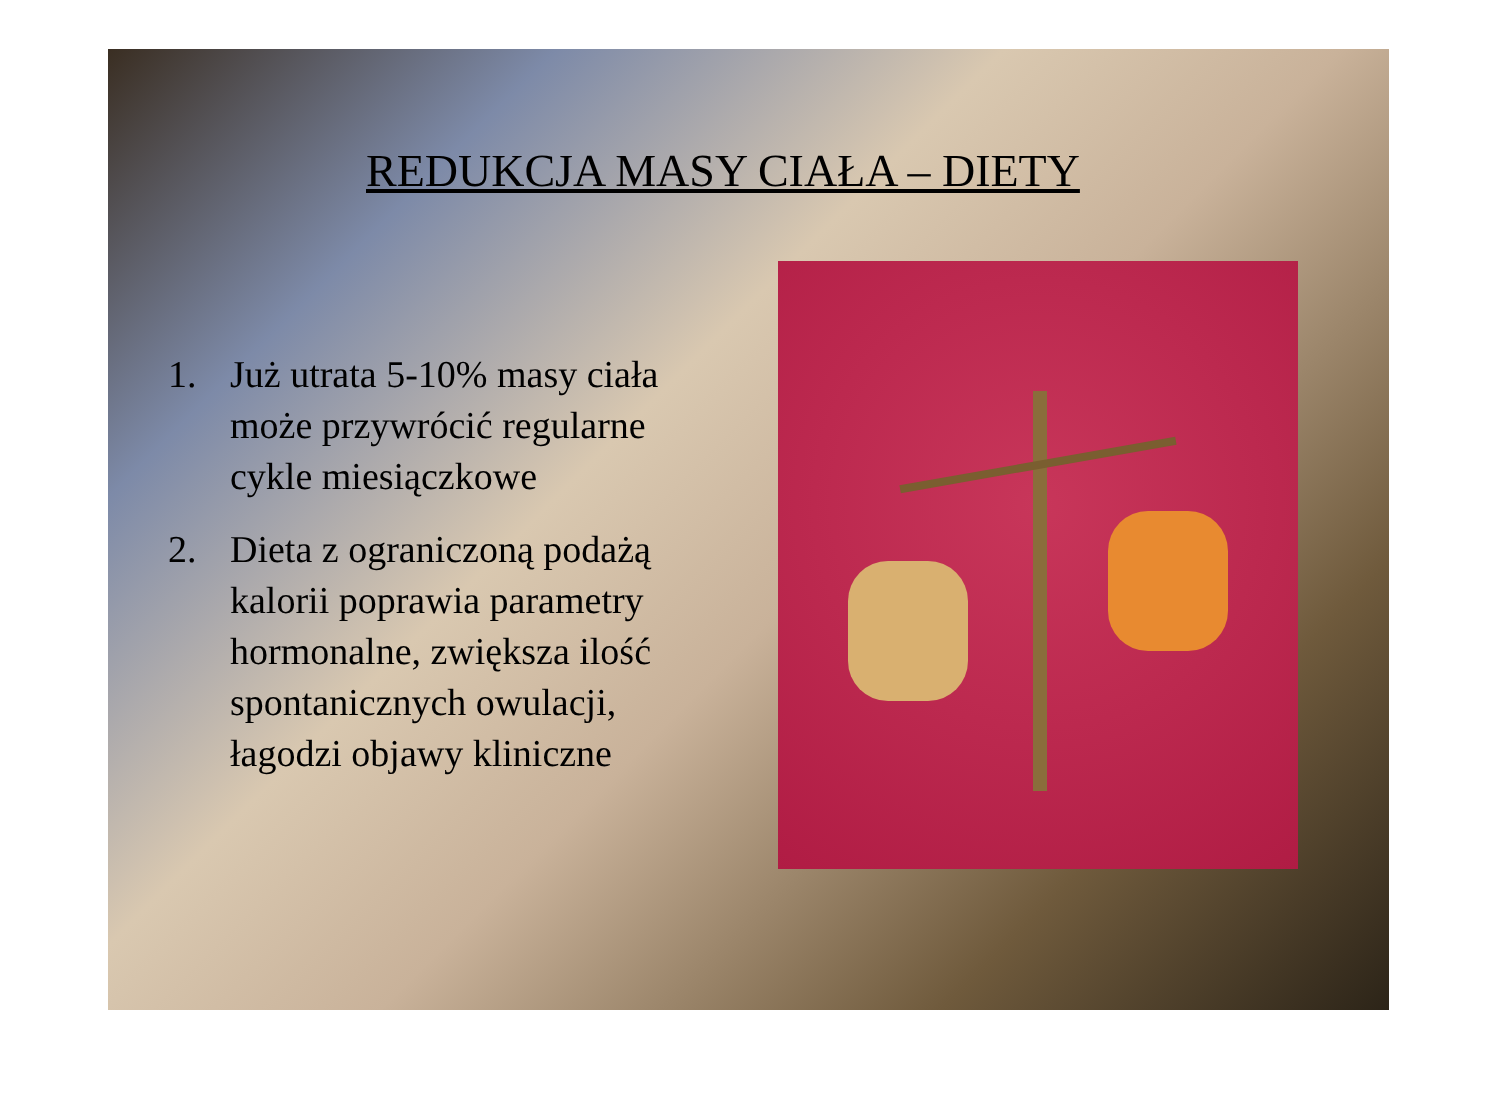REDUKCJA MASY CIAŁA – DIETY
1. Już utrata 5-10% masy ciała może przywrócić regularne cykle miesiączkowe
2. Dieta z ograniczoną podażą kalorii poprawia parametry hormonalne, zwiększa ilość spontanicznych owulacji, łagodzi objawy kliniczne